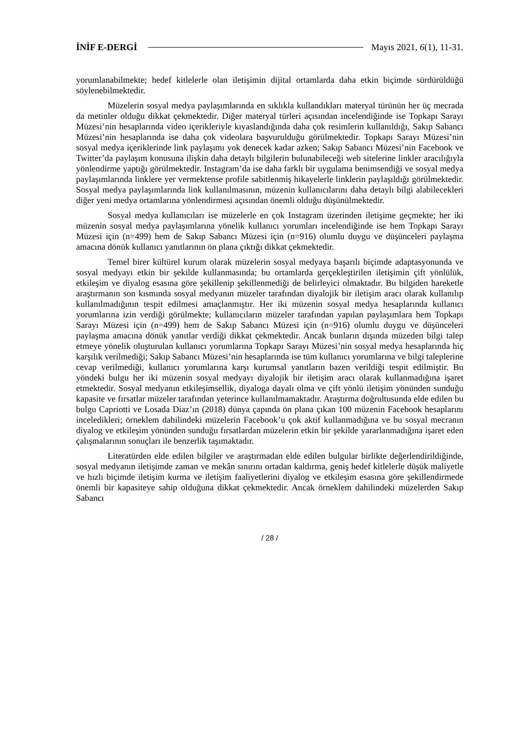İNİF E-DERGİ Mayıs 2021, 6(1), 11-31.
yorumlanabilmekte; hedef kitlelerle olan iletişimin dijital ortamlarda daha etkin biçimde sürdürüldüğü söylenebilmektedir.
Müzelerin sosyal medya paylaşımlarında en sıklıkla kullandıkları materyal türünün her üç mecrada da metinler olduğu dikkat çekmektedir. Diğer materyal türleri açısından incelendiğinde ise Topkapı Sarayı Müzesi’nin hesaplarında video içerikleriyle kıyaslandığında daha çok resimlerin kullanıldığı, Sakıp Sabancı Müzesi’nin hesaplarında ise daha çok videolara başvurulduğu görülmektedir. Topkapı Sarayı Müzesi’nin sosyal medya içeriklerinde link paylaşımı yok denecek kadar azken; Sakıp Sabancı Müzesi’nin Facebook ve Twitter’da paylaşım konusuna ilişkin daha detaylı bilgilerin bulunabileceği web sitelerine linkler aracılığıyla yönlendirme yaptığı görülmektedir. Instagram’da ise daha farklı bir uygulama benimsendiği ve sosyal medya paylaşımlarında linklere yer vermektense profile sabitlenmiş hikayelerle linklerin paylaşıldığı görülmektedir. Sosyal medya paylaşımlarında link kullanılmasının, müzenin kullanıcılarını daha detaylı bilgi alabilecekleri diğer yeni medya ortamlarına yönlendirmesi açısından önemli olduğu düşünülmektedir.
Sosyal medya kullanıcıları ise müzelerle en çok Instagram üzerinden iletişime geçmekte; her iki müzenin sosyal medya paylaşımlarına yönelik kullanıcı yorumları incelendiğinde ise hem Topkapı Sarayı Müzesi için (n=499) hem de Sakıp Sabancı Müzesi için (n=916) olumlu duygu ve düşünceleri paylaşma amacına dönük kullanıcı yanıtlarının ön plana çıktığı dikkat çekmektedir.
Temel birer kültürel kurum olarak müzelerin sosyal medyaya başarılı biçimde adaptasyonunda ve sosyal medyayı etkin bir şekilde kullanmasında; bu ortamlarda gerçekleştirilen iletişimin çift yönlülük, etkileşim ve diyalog esasına göre şekillenip şekillenmediği de belirleyici olmaktadır. Bu bilgiden hareketle araştırmanın son kısmında sosyal medyanın müzeler tarafından diyalojik bir iletişim aracı olarak kullanılıp kullanılmadığının tespit edilmesi amaçlanmıştır. Her iki müzenin sosyal medya hesaplarında kullanıcı yorumlarına izin verdiği görülmekte; kullanıcıların müzeler tarafından yapılan paylaşımlara hem Topkapı Sarayı Müzesi için (n=499) hem de Sakıp Sabancı Müzesi için (n=916) olumlu duygu ve düşünceleri paylaşma amacına dönük yanıtlar verdiği dikkat çekmektedir. Ancak bunların dışında müzeden bilgi talep etmeye yönelik oluşturulan kullanıcı yorumlarına Topkapı Sarayı Müzesi’nin sosyal medya hesaplarında hiç karşılık verilmediği; Sakıp Sabancı Müzesi’nin hesaplarında ise tüm kullanıcı yorumlarına ve bilgi taleplerine cevap verilmediği, kullanıcı yorumlarına karşı kurumsal yanıtların bazen verildiği tespit edilmiştir. Bu yöndeki bulgu her iki müzenin sosyal medyayı diyalojik bir iletişim aracı olarak kullanmadığına işaret etmektedir. Sosyal medyanın etkileşimsellik, diyaloga dayalı olma ve çift yönlü iletişim yönünden sunduğu kapasite ve fırsatlar müzeler tarafından yeterince kullanılmamaktadır. Araştırma doğrultusunda elde edilen bu bulgu Capriotti ve Losada Diaz’ın (2018) dünya çapında ön plana çıkan 100 müzenin Facebook hesaplarını inceledikleri; örneklem dahilindeki müzelerin Facebook’u çok aktif kullanmadığına ve bu sosyal mecranın diyalog ve etkileşim yönünden sunduğu fırsatlardan müzelerin etkin bir şekilde yararlanmadığına işaret eden çalışmalarının sonuçları ile benzerlik taşımaktadır.
Literatürden elde edilen bilgiler ve araştırmadan elde edilen bulgular birlikte değerlendirildiğinde, sosyal medyanın iletişimde zaman ve mekân sınırını ortadan kaldırma, geniş hedef kitlelerle düşük maliyetle ve hızlı biçimde iletişim kurma ve iletişim faaliyetlerini diyalog ve etkileşim esasına göre şekillendirmede önemli bir kapasiteye sahip olduğuna dikkat çekmektedir. Ancak örneklem dahilindeki müzelerden Sakıp Sabancı
/ 28 /